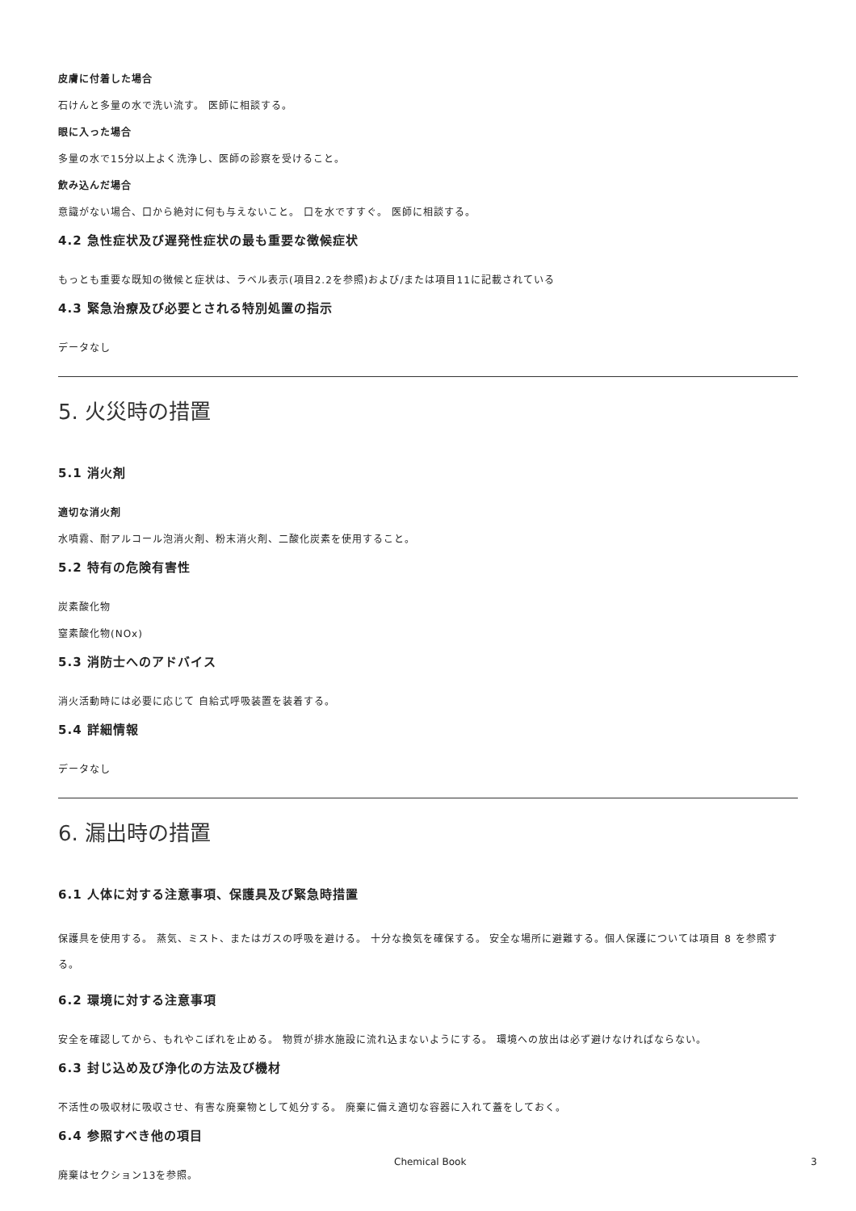皮膚に付着した場合
石けんと多量の水で洗い流す。 医師に相談する。
眼に入った場合
多量の水で15分以上よく洗浄し、医師の診察を受けること。
飲み込んだ場合
意識がない場合、口から絶対に何も与えないこと。 口を水ですすぐ。 医師に相談する。
4.2 急性症状及び遅発性症状の最も重要な徴候症状
もっとも重要な既知の徴候と症状は、ラベル表示(項目2.2を参照)および/または項目11に記載されている
4.3 緊急治療及び必要とされる特別処置の指示
データなし
5. 火災時の措置
5.1 消火剤
適切な消火剤
水噴霧、耐アルコール泡消火剤、粉末消火剤、二酸化炭素を使用すること。
5.2 特有の危険有害性
炭素酸化物
窒素酸化物(NOx)
5.3 消防士へのアドバイス
消火活動時には必要に応じて 自給式呼吸装置を装着する。
5.4 詳細情報
データなし
6. 漏出時の措置
6.1 人体に対する注意事項、保護具及び緊急時措置
保護具を使用する。 蒸気、ミスト、またはガスの呼吸を避ける。 十分な換気を確保する。 安全な場所に避難する。個人保護については項目 8 を参照する。
6.2 環境に対する注意事項
安全を確認してから、もれやこぼれを止める。 物質が排水施設に流れ込まないようにする。 環境への放出は必ず避けなければならない。
6.3 封じ込め及び浄化の方法及び機材
不活性の吸収材に吸収させ、有害な廃棄物として処分する。 廃棄に備え適切な容器に入れて蓋をしておく。
6.4 参照すべき他の項目
廃棄はセクション13を参照。
Chemical Book 3